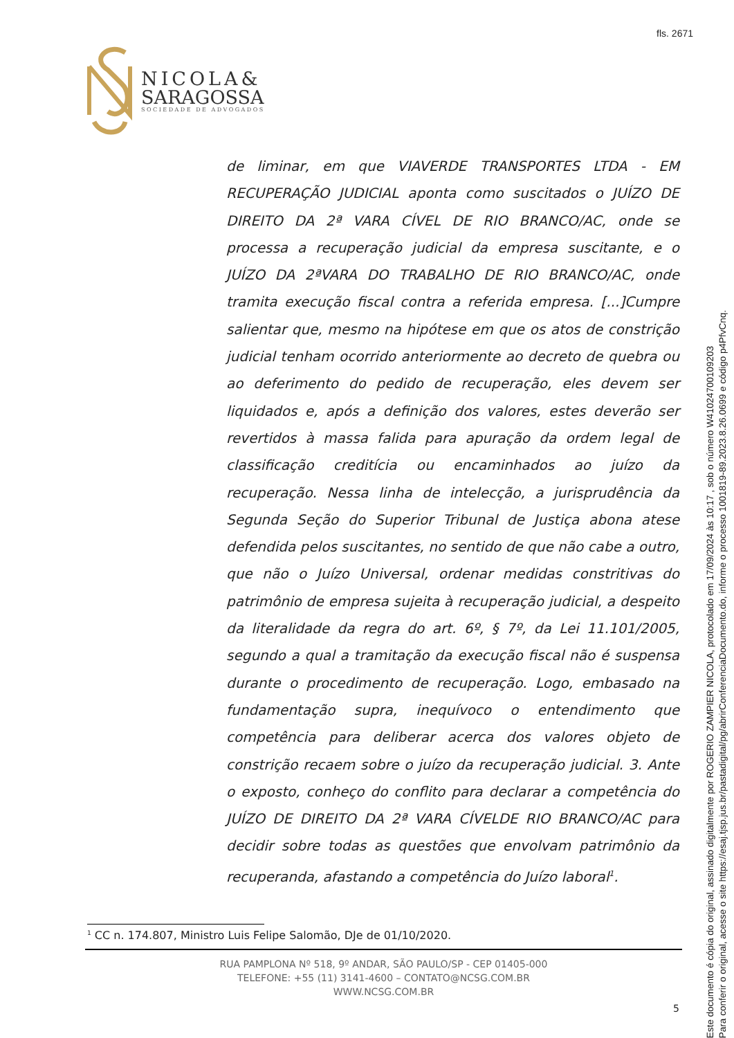fls. 2671
NICOLA&
SARAGOSSA
SOCIEDADE DE ADVOGADOS
de liminar, em que VIAVERDE TRANSPORTES LTDA - EM RECUPERAÇÃO JUDICIAL aponta como suscitados o JUÍZO DE DIREITO DA 2ª VARA CÍVEL DE RIO BRANCO/AC, onde se processa a recuperação judicial da empresa suscitante, e o JUÍZO DA 2ªVARA DO TRABALHO DE RIO BRANCO/AC, onde tramita execução fiscal contra a referida empresa. [...]Cumpre salientar que, mesmo na hipótese em que os atos de constrição judicial tenham ocorrido anteriormente ao decreto de quebra ou ao deferimento do pedido de recuperação, eles devem ser liquidados e, após a definição dos valores, estes deverão ser revertidos à massa falida para apuração da ordem legal de classificação creditícia ou encaminhados ao juízo da recuperação. Nessa linha de intelecção, a jurisprudência da Segunda Seção do Superior Tribunal de Justiça abona atese defendida pelos suscitantes, no sentido de que não cabe a outro, que não o Juízo Universal, ordenar medidas constritivas do patrimônio de empresa sujeita à recuperação judicial, a despeito da literalidade da regra do art. 6º, § 7º, da Lei 11.101/2005, segundo a qual a tramitação da execução fiscal não é suspensa durante o procedimento de recuperação. Logo, embasado na fundamentação supra, inequívoco o entendimento que competência para deliberar acerca dos valores objeto de constrição recaem sobre o juízo da recuperação judicial. 3. Ante o exposto, conheço do conflito para declarar a competência do JUÍZO DE DIREITO DA 2ª VARA CÍVELDE RIO BRANCO/AC para decidir sobre todas as questões que envolvam patrimônio da recuperanda, afastando a competência do Juízo laboral<sup>1</sup>.
<sup>1</sup> CC n. 174.807, Ministro Luis Felipe Salomão, DJe de 01/10/2020.
RUA PAMPLONA Nº 518, 9º ANDAR, SÃO PAULO/SP - CEP 01405-000
TELEFONE: +55 (11) 3141-4600 – CONTATO@NCSG.COM.BR
WWW.NCSG.COM.BR
5
Este documento é cópia do original, assinado digitalmente por ROGERIO ZAMPIER NICOLA, protocolado em 17/09/2024 às 10:17 , sob o número W41024700109203
Para conferir o original, acesse o site https://esaj.tjsp.jus.br/pastadigital/pg/abrirConferenciaDocumento.do, informe o processo 1001819-89.2023.8.26.0699 e código p4PfvCnq.